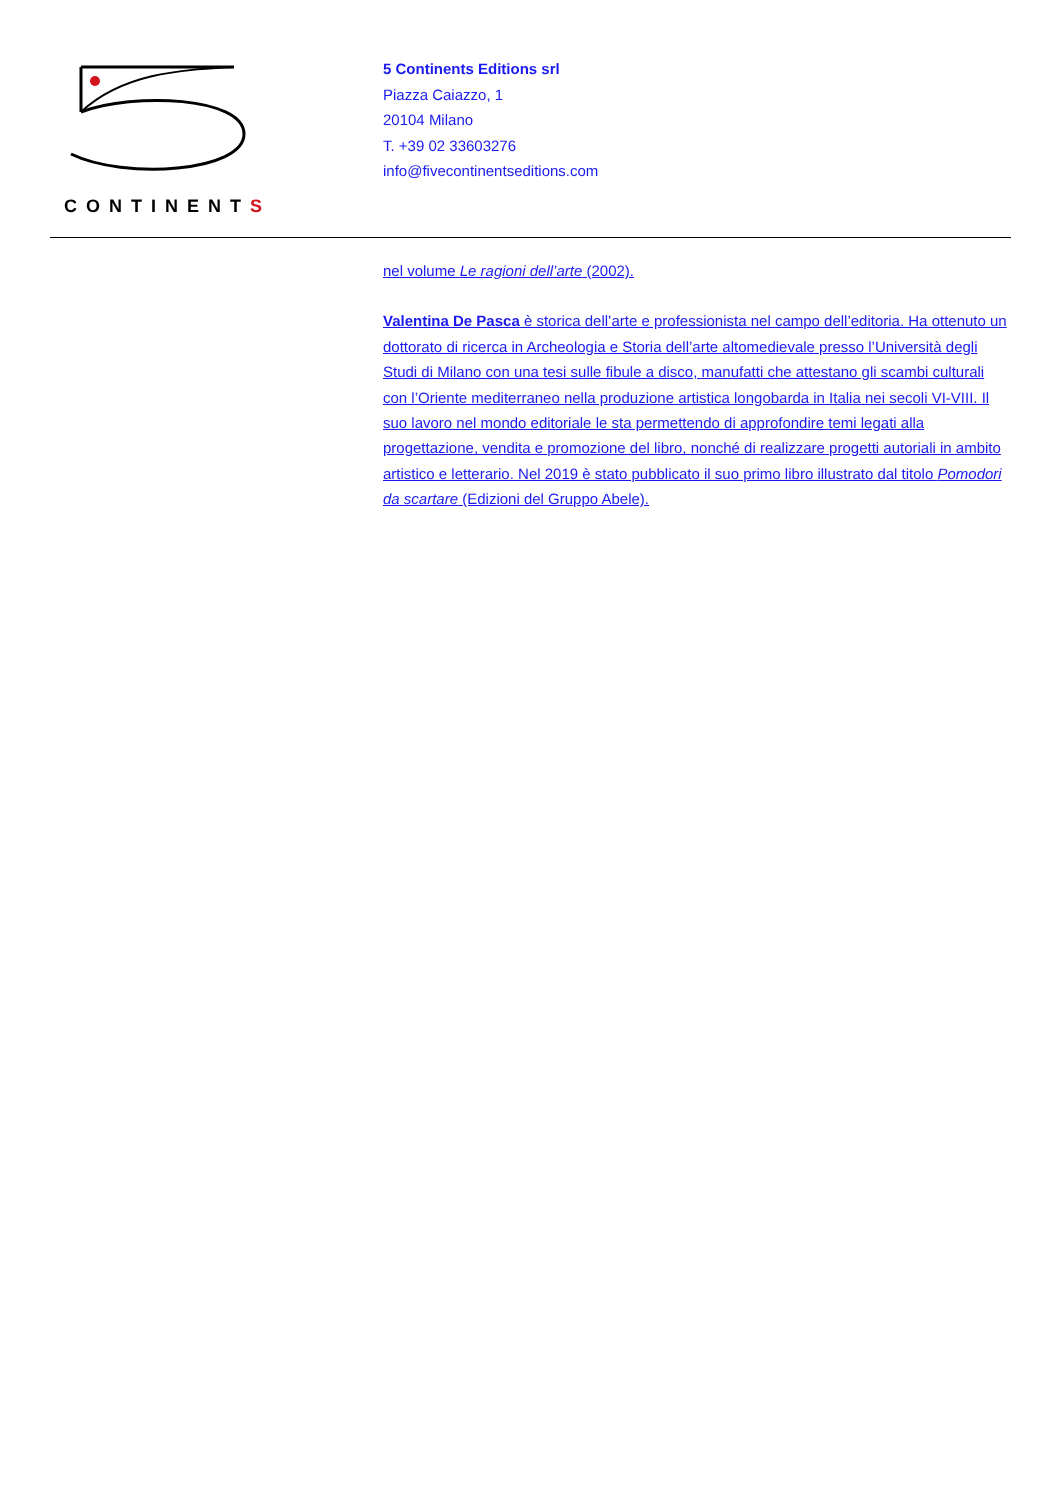CONTINENTS
5 Continents Editions srl
Piazza Caiazzo, 1
20104 Milano
T. +39 02 33603276
info@fivecontinentseditions.com
nel volume Le ragioni dell’arte (2002).
Valentina De Pasca è storica dell’arte e professionista nel campo dell’editoria. Ha ottenuto un dottorato di ricerca in Archeologia e Storia dell’arte altomedievale presso l’Università degli Studi di Milano con una tesi sulle fibule a disco, manufatti che attestano gli scambi culturali con l’Oriente mediterraneo nella produzione artistica longobarda in Italia nei secoli VI-VIII. Il suo lavoro nel mondo editoriale le sta permettendo di approfondire temi legati alla progettazione, vendita e promozione del libro, nonché di realizzare progetti autoriali in ambito artistico e letterario. Nel 2019 è stato pubblicato il suo primo libro illustrato dal titolo Pomodori da scartare (Edizioni del Gruppo Abele).